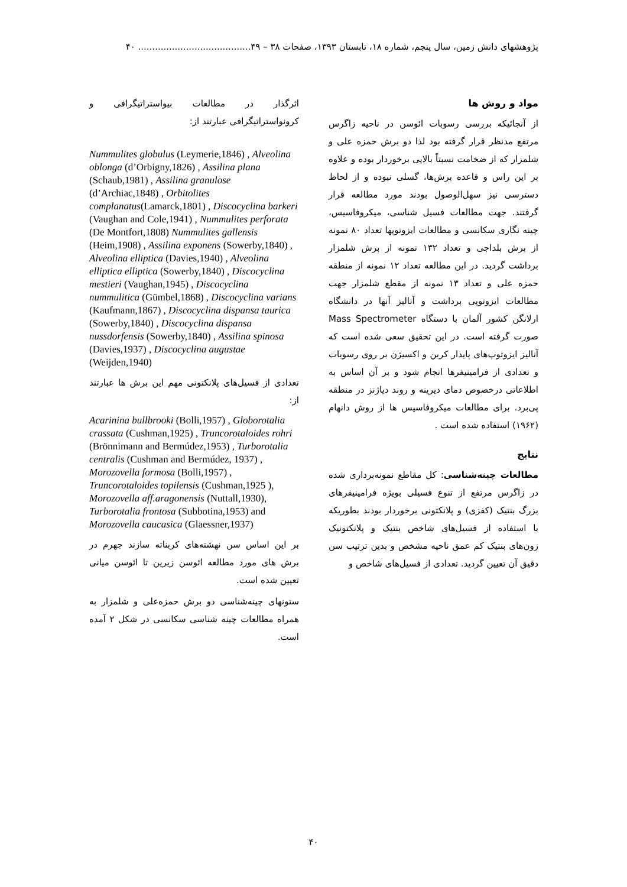پژوهشهای دانش زمین، سال پنجم، شماره ۱۸، تابستان ۱۳۹۳، صفحات ۳۸ – ۴۹........................................ ۴۰
مواد و روش ها
از آنجائیکه بررسی رسوبات ائوسن در ناحیه زاگرس مرتفع مدنظر قرار گرفته بود لذا دو برش حمزه علی و شلمزار که از ضخامت نسبتاً بالایی برخوردار بوده و علاوه بر این راس و قاعده برش‌ها، گسلی نبوده و از لحاظ دسترسی نیز سهل‌الوصول بودند مورد مطالعه قرار گرفتند. جهت مطالعات فسیل شناسی، میکروفاسیس، چینه نگاری سکانسی و مطالعات ایزوتوپها تعداد ۸۰ نمونه از برش بلداجی و تعداد ۱۳۲ نمونه از برش شلمزار برداشت گردید. در این مطالعه تعداد ۱۲ نمونه از منطقه حمزه علی و تعداد ۱۳ نمونه از مقطع شلمزار جهت مطالعات ایزوتوپی برداشت و آنالیز آنها در دانشگاه ارلانگن کشور آلمان با دستگاه Mass Spectrometer صورت گرفته است. در این تحقیق سعی شده است که آنالیز ایزوتوپ‌های پایدار کربن و اکسیژن بر روی رسوبات و تعدادی از فرامینیفرها انجام شود و بر آن اساس به اطلاعاتی درخصوص دمای دیرینه و روند دیاژنز در منطقه پی‌برد. برای مطالعات میکروفاسیس ها از روش دانهام (۱۹۶۲) استفاده شده است .
نتایج
مطالعات چینه‌شناسی: کل مقاطع نمونه‌برداری شده در زاگرس مرتفع از تنوع فسیلی بویژه فرامینیفرهای بزرگ بنتیک (کفزی) و پلانکتونی برخوردار بودند بطوریکه با استفاده از فسیل‌های شاخص بنتیک و پلانکتونیک زون‌های بنتیک کم عمق ناحیه مشخص و بدین ترتیب سن دقیق آن تعیین گردید. تعدادی از فسیل‌های شاخص و
اثرگذار در مطالعات بیواستراتیگرافی و کرونواستراتیگرافی عبارتند از:
Nummulites globulus (Leymerie,1846) , Alveolina oblonga (d’Orbigny,1826) , Assilina plana (Schaub,1981) , Assilina granulose (d’Archiac,1848) , Orbitolites complanatus(Lamarck,1801) , Discocyclina barkeri (Vaughan and Cole,1941) , Nummulites perforata (De Montfort,1808) Nummulites gallensis (Heim,1908) , Assilina exponens (Sowerby,1840) , Alveolina elliptica (Davies,1940) , Alveolina elliptica elliptica (Sowerby,1840) , Discocyclina mestieri (Vaughan,1945) , Discocyclina nummulitica (Gümbel,1868) , Discocyclina varians (Kaufmann,1867) , Discocyclina dispansa taurica (Sowerby,1840) , Discocyclina dispansa nussdorfensis (Sowerby,1840) , Assilina spinosa (Davies,1937) , Discocyclina augustae (Weijden,1940)
تعدادی از فسیل‌های پلانکتونی مهم این برش ها عبارتند از:
Acarinina bullbrooki (Bolli,1957) , Globorotalia crassata (Cushman,1925) , Truncorotaloides rohri (Brönnimann and Bermúdez,1953) , Turborotalia centralis (Cushman and Bermúdez, 1937) , Morozovella formosa (Bolli,1957) , Truncorotaloides topilensis (Cushman,1925 ), Morozovella aff.aragonensis (Nuttall,1930), Turborotalia frontosa (Subbotina,1953) and Morozovella caucasica (Glaessner,1937)
بر این اساس سن نهشته‌های کربناته سازند جهرم در برش های مورد مطالعه ائوسن زیرین تا ائوسن میانی تعیین شده است.
ستونهای چینه‌شناسی دو برش حمزه‌علی و شلمزار به همراه مطالعات چینه شناسی سکانسی در شکل ۲ آمده است.
۴۰